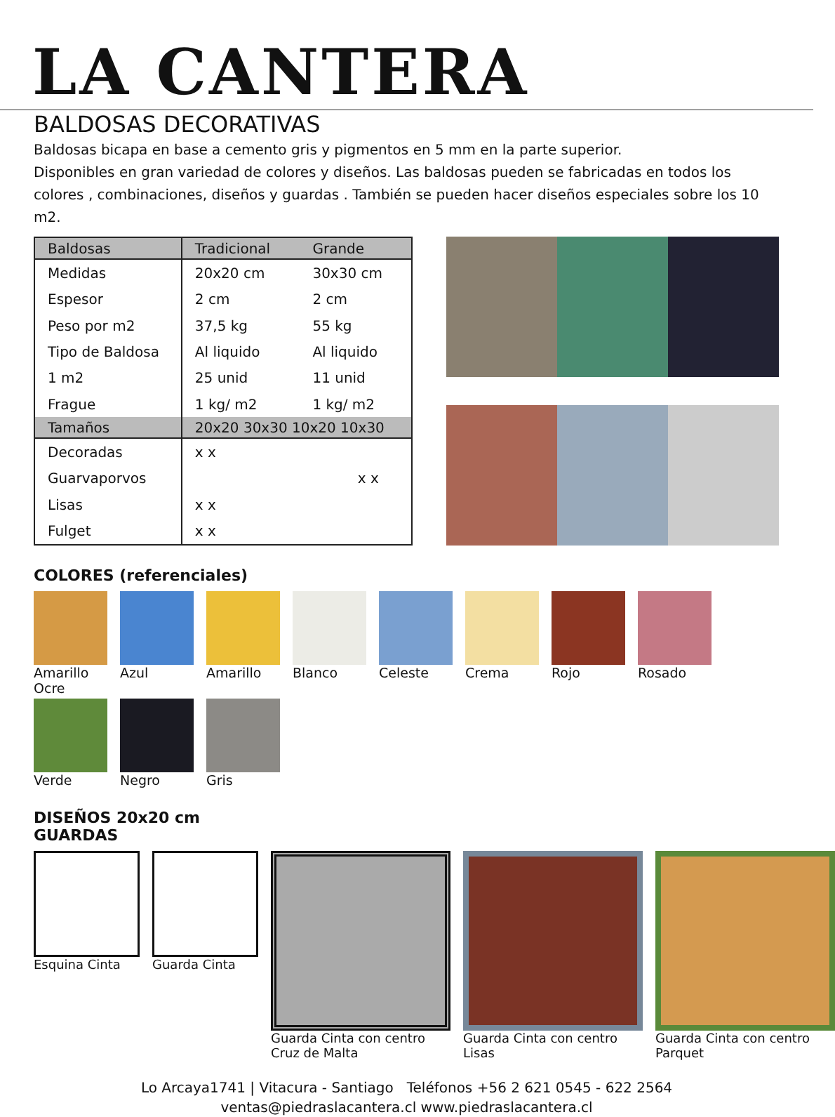LA CANTERA
BALDOSAS DECORATIVAS
Baldosas bicapa en base a cemento gris y pigmentos en 5 mm en la parte superior.
Disponibles en gran variedad de colores y diseños. Las baldosas pueden se fabricadas en todos los colores , combinaciones, diseños y guardas . También se pueden hacer diseños especiales sobre los 10 m2.
| Baldosas | Tradicional | Grande |
| --- | --- | --- |
| Medidas | 20x20 cm | 30x30 cm |
| Espesor | 2 cm | 2 cm |
| Peso por m2 | 37,5 kg | 55 kg |
| Tipo de Baldosa | Al liquido | Al liquido |
| 1 m2 | 25 unid | 11 unid |
| Frague | 1 kg/ m2 | 1 kg/ m2 |
| Tamaños | 20x20 30x30 10x20 10x30 | |
| Decoradas | x x | |
| Guarvaporvos | x x | |
| Lisas | x x | |
| Fulget | x x | |
COLORES (referenciales)
Amarillo Ocre
Azul
Amarillo
Blanco
Celeste
Crema
Rojo
Rosado
Verde
Negro
Gris
DISEÑOS 20x20 cm
GUARDAS
Esquina Cinta Guarda Cinta Guarda Cinta con centro Cruz de Malta
Guarda Cinta con centro Lisas Guarda Cinta con centro Parquet
Lo Arcaya1741 | Vitacura - Santiago Teléfonos +56 2 621 0545 - 622 2564
ventas@piedraslacantera.cl www.piedraslacantera.cl